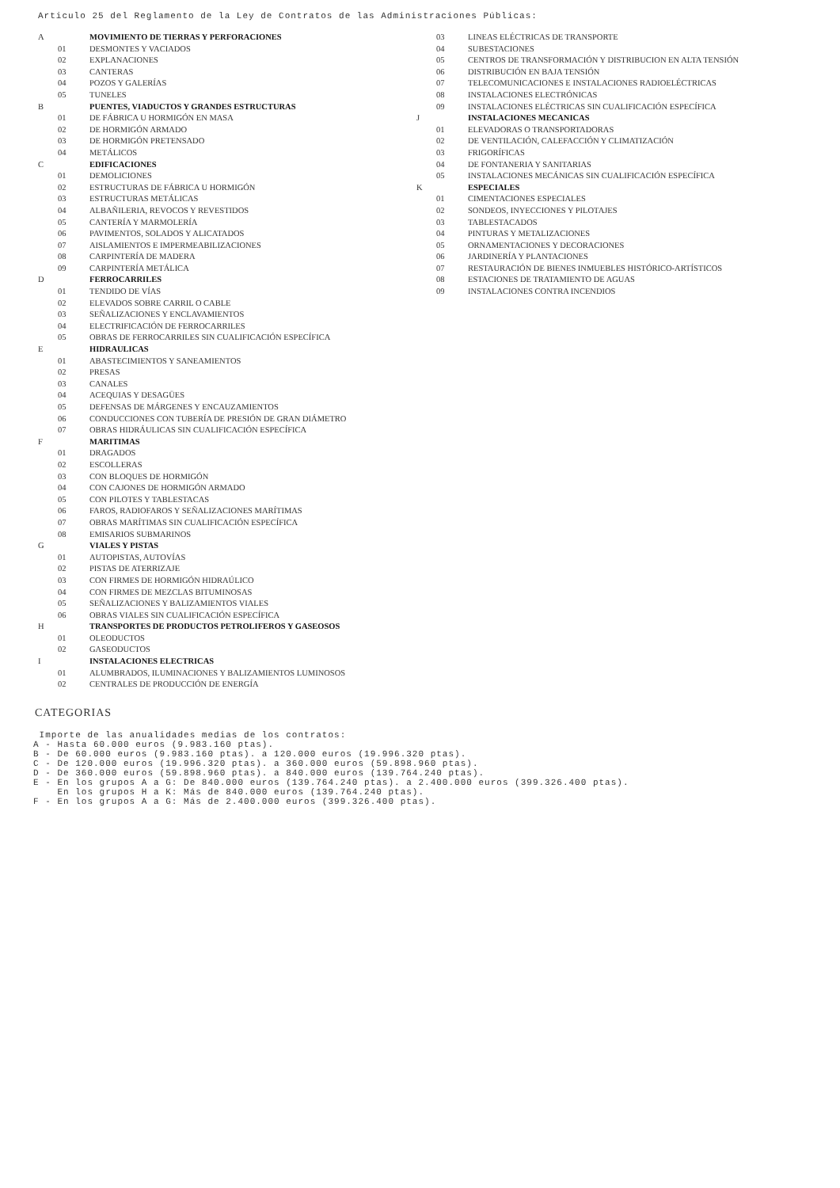Articulo 25 del Reglamento de la Ley de Contratos de las Administraciones Públicas:
| A | | MOVIMIENTO DE TIERRAS Y PERFORACIONES |
| | 01 | DESMONTES Y VACIADOS |
| | 02 | EXPLANACIONES |
| | 03 | CANTERAS |
| | 04 | POZOS Y GALERÍAS |
| | 05 | TUNELES |
| B | | PUENTES, VIADUCTOS Y GRANDES ESTRUCTURAS |
| | 01 | DE FÁBRICA U HORMIGÓN EN MASA |
| | 02 | DE HORMIGÓN ARMADO |
| | 03 | DE HORMIGÓN PRETENSADO |
| | 04 | METÁLICOS |
| C | | EDIFICACIONES |
| | 01 | DEMOLICIONES |
| | 02 | ESTRUCTURAS DE FÁBRICA U HORMIGÓN |
| | 03 | ESTRUCTURAS METÁLICAS |
| | 04 | ALBAÑILERIA, REVOCOS Y REVESTIDOS |
| | 05 | CANTERÍA Y MARMOLERÍA |
| | 06 | PAVIMENTOS, SOLADOS Y ALICATADOS |
| | 07 | AISLAMIENTOS E IMPERMEABILIZACIONES |
| | 08 | CARPINTERÍA DE MADERA |
| | 09 | CARPINTERÍA METÁLICA |
| D | | FERROCARRILES |
| | 01 | TENDIDO DE VÍAS |
| | 02 | ELEVADOS SOBRE CARRIL O CABLE |
| | 03 | SEÑALIZACIONES Y ENCLAVAMIENTOS |
| | 04 | ELECTRIFICACIÓN DE FERROCARRILES |
| | 05 | OBRAS DE FERROCARRILES SIN CUALIFICACIÓN ESPECÍFICA |
| E | | HIDRAULICAS |
| | 01 | ABASTECIMIENTOS Y SANEAMIENTOS |
| | 02 | PRESAS |
| | 03 | CANALES |
| | 04 | ACEQUIAS Y DESAGÜES |
| | 05 | DEFENSAS DE MÁRGENES Y ENCAUZAMIENTOS |
| | 06 | CONDUCCIONES CON TUBERÍA DE PRESIÓN DE GRAN DIÁMETRO |
| | 07 | OBRAS HIDRÁULICAS SIN CUALIFICACIÓN ESPECÍFICA |
| F | | MARITIMAS |
| | 01 | DRAGADOS |
| | 02 | ESCOLLERAS |
| | 03 | CON BLOQUES DE HORMIGÓN |
| | 04 | CON CAJONES DE HORMIGÓN ARMADO |
| | 05 | CON PILOTES Y TABLESTACAS |
| | 06 | FAROS, RADIOFAROS Y SEÑALIZACIONES MARÍTIMAS |
| | 07 | OBRAS MARÍTIMAS SIN CUALIFICACIÓN ESPECÍFICA |
| | 08 | EMISARIOS SUBMARINOS |
| G | | VIALES Y PISTAS |
| | 01 | AUTOPISTAS, AUTOVÍAS |
| | 02 | PISTAS DE ATERRIZAJE |
| | 03 | CON FIRMES DE HORMIGÓN HIDRAÚLICO |
| | 04 | CON FIRMES DE MEZCLAS BITUMINOSAS |
| | 05 | SEÑALIZACIONES Y BALIZAMIENTOS VIALES |
| | 06 | OBRAS VIALES SIN CUALIFICACIÓN ESPECÍFICA |
| H | | TRANSPORTES DE PRODUCTOS PETROLIFEROS Y GASEOSOS |
| | 01 | OLEODUCTOS |
| | 02 | GASEODUCTOS |
| I | | INSTALACIONES ELECTRICAS |
| | 01 | ALUMBRADOS, ILUMINACIONES Y BALIZAMIENTOS LUMINOSOS |
| | 02 | CENTRALES DE PRODUCCIÓN DE ENERGÍA |
| | 03 | LINEAS ELÉCTRICAS DE TRANSPORTE |
| | 04 | SUBESTACIONES |
| | 05 | CENTROS DE TRANSFORMACIÓN Y DISTRIBUCION EN ALTA TENSIÓN |
| | 06 | DISTRIBUCIÓN EN BAJA TENSIÓN |
| | 07 | TELECOMUNICACIONES E INSTALACIONES RADIOELÉCTRICAS |
| | 08 | INSTALACIONES ELECTRÓNICAS |
| | 09 | INSTALACIONES ELÉCTRICAS SIN CUALIFICACIÓN ESPECÍFICA |
| J | | INSTALACIONES MECANICAS |
| | 01 | ELEVADORAS O TRANSPORTADORAS |
| | 02 | DE VENTILACIÓN, CALEFACCIÓN Y CLIMATIZACIÓN |
| | 03 | FRIGORÍFICAS |
| | 04 | DE FONTANERIA Y SANITARIAS |
| | 05 | INSTALACIONES MECÁNICAS SIN CUALIFICACIÓN ESPECÍFICA |
| K | | ESPECIALES |
| | 01 | CIMENTACIONES ESPECIALES |
| | 02 | SONDEOS, INYECCIONES Y PILOTAJES |
| | 03 | TABLESTACADOS |
| | 04 | PINTURAS Y METALIZACIONES |
| | 05 | ORNAMENTACIONES Y DECORACIONES |
| | 06 | JARDINERÍA Y PLANTACIONES |
| | 07 | RESTAURACIÓN DE BIENES INMUEBLES HISTÓRICO-ARTÍSTICOS |
| | 08 | ESTACIONES DE TRATAMIENTO DE AGUAS |
| | 09 | INSTALACIONES CONTRA INCENDIOS |
CATEGORIAS
Importe de las anualidades medias de los contratos:
A - Hasta 60.000 euros (9.983.160 ptas).
B - De 60.000 euros (9.983.160 ptas). a 120.000 euros (19.996.320 ptas).
C - De 120.000 euros (19.996.320 ptas). a 360.000 euros (59.898.960 ptas).
D - De 360.000 euros (59.898.960 ptas). a 840.000 euros (139.764.240 ptas).
E - En los grupos A a G: De 840.000 euros (139.764.240 ptas). a 2.400.000 euros (399.326.400 ptas).
En los grupos H a K: Más de 840.000 euros (139.764.240 ptas).
F - En los grupos A a G: Más de 2.400.000 euros (399.326.400 ptas).